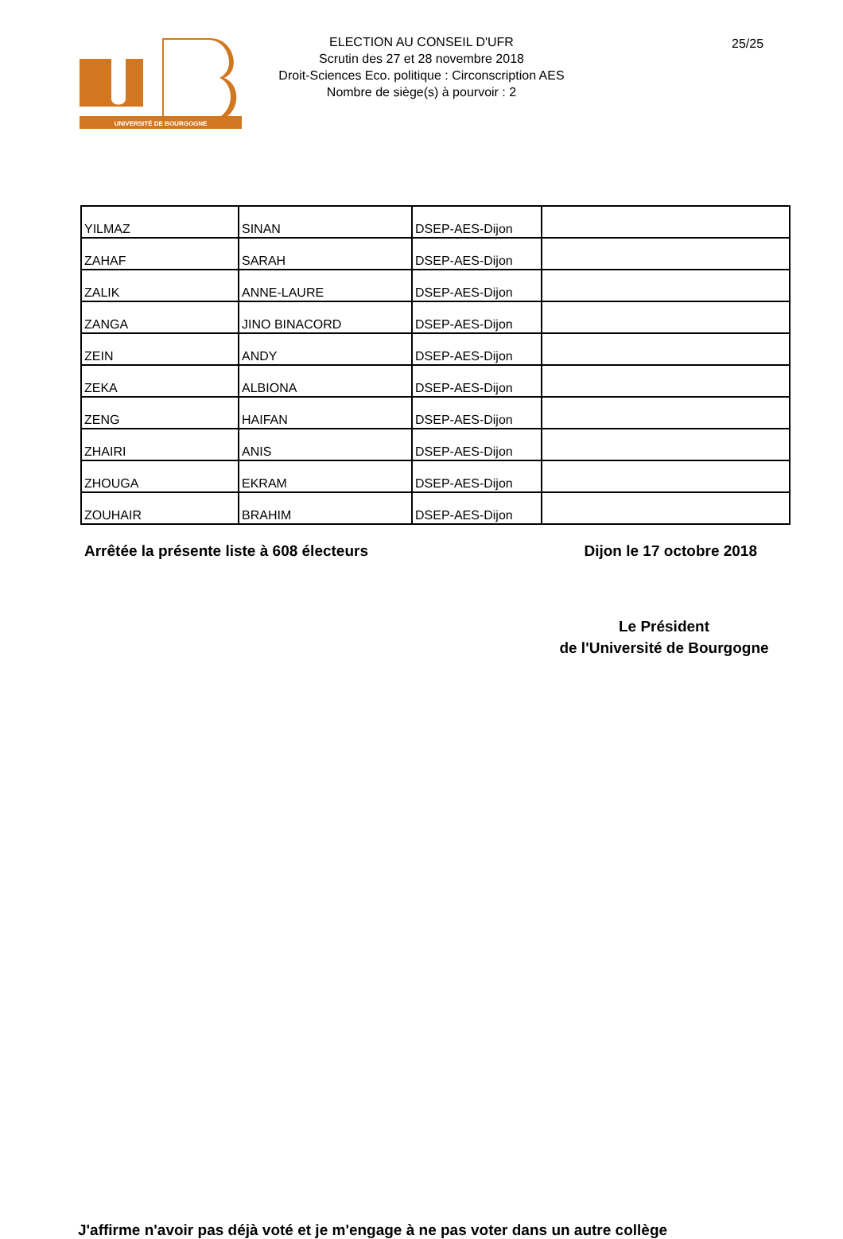UNIVERSITÉ DE BOURGOGNE
ELECTION AU CONSEIL D'UFR
Scrutin des 27 et 28 novembre 2018
Droit-Sciences Eco. politique : Circonscription AES
Nombre de siège(s) à pourvoir : 2
25/25
| YILMAZ | SINAN | DSEP-AES-Dijon | |
| ZAHAF | SARAH | DSEP-AES-Dijon | |
| ZALIK | ANNE-LAURE | DSEP-AES-Dijon | |
| ZANGA | JINO BINACORD | DSEP-AES-Dijon | |
| ZEIN | ANDY | DSEP-AES-Dijon | |
| ZEKA | ALBIONA | DSEP-AES-Dijon | |
| ZENG | HAIFAN | DSEP-AES-Dijon | |
| ZHAIRI | ANIS | DSEP-AES-Dijon | |
| ZHOUGA | EKRAM | DSEP-AES-Dijon | |
| ZOUHAIR | BRAHIM | DSEP-AES-Dijon | |
Arrêtée la présente liste à 608 électeurs Dijon le 17 octobre 2018
Le Président
de l'Université de Bourgogne
J'affirme n'avoir pas déjà voté et je m'engage à ne pas voter dans un autre collège